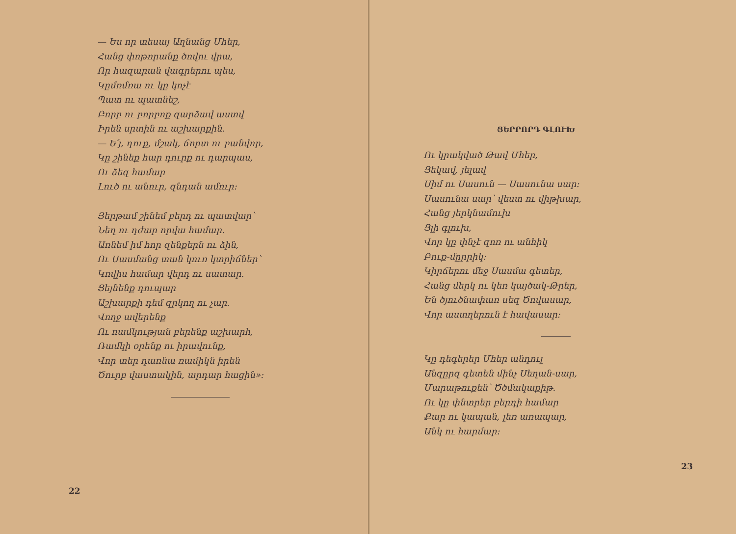— Ես որ տեսայ Աղնանց Մհեր,
Հանց փոթորանք ծովու վրա,
Որ հազարան վագրերու պես,
Կըմռմռա ու կը կոչէ
Պատ ու պատնեշ,
Բորբ ու բորբոք զարձավ աստվ
Իրեն սրտին ու աշխարքին.
— Ե՛յ, դուք, մշակ, ճորտ ու բանվոր,
Կը շինեք հար դուրք ու դարպաս,
Ու ձեզ համար
Լուծ ու անուր, զնդան ամուր։
Յերթամ շինեմ բերդ ու պատվար՝
Նեղ ու դժար որվա համար.
Առնեմ իմ հոր զենքերն ու ձին,
Ու Սասմանց տան կուռ կտրիճներ՝
Կռվիս համար վերդ ու սատար.
Ցեյնենք դուպար
Աշխարքի դեմ զրկող ու չար.
Վողջ ավերենք
Ու ռամկության բերենք աշխարհ,
Ռամկի օրենք ու իրավունք,
Վոր տեր դառնա ռամիկն իրեն
Ծուրբ վաստակին, արդար հացին»։
22
ՑԵՐՐՈՐԴ ԳԼՈՒԽ
Ու կրակված Թավ Մհեր,
Ցեկավ, յելավ
Սիմ ու Սասուն — Սասունա սար։
Սասունա սար՝ վեստ ու վիթխար,
Հանց յերկնամուխ
Ցլի գլուխ,
Վոր կը փնչէ զոռ ու անհիկ
Բուք-մըրրիկ։
Կիրճերու մեջ Սասմա գետեր,
Հանց մերկ ու կեռ կայծակ-Թրեր,
Են ծյուծնափառ սեզ Ծովասար,
Վոր աստղերուն է հավասար։
Կը դեգերեր Մհեր անդուլ
Անզըրզ գետեն մինչ Սեղան-սար,
Մարաթուքեն՝ Ծծմակաքիթ.
Ու կը փնտրեր բերդի համար
Քար ու կապան, լեռ առապար,
Անկ ու հարմար։
23